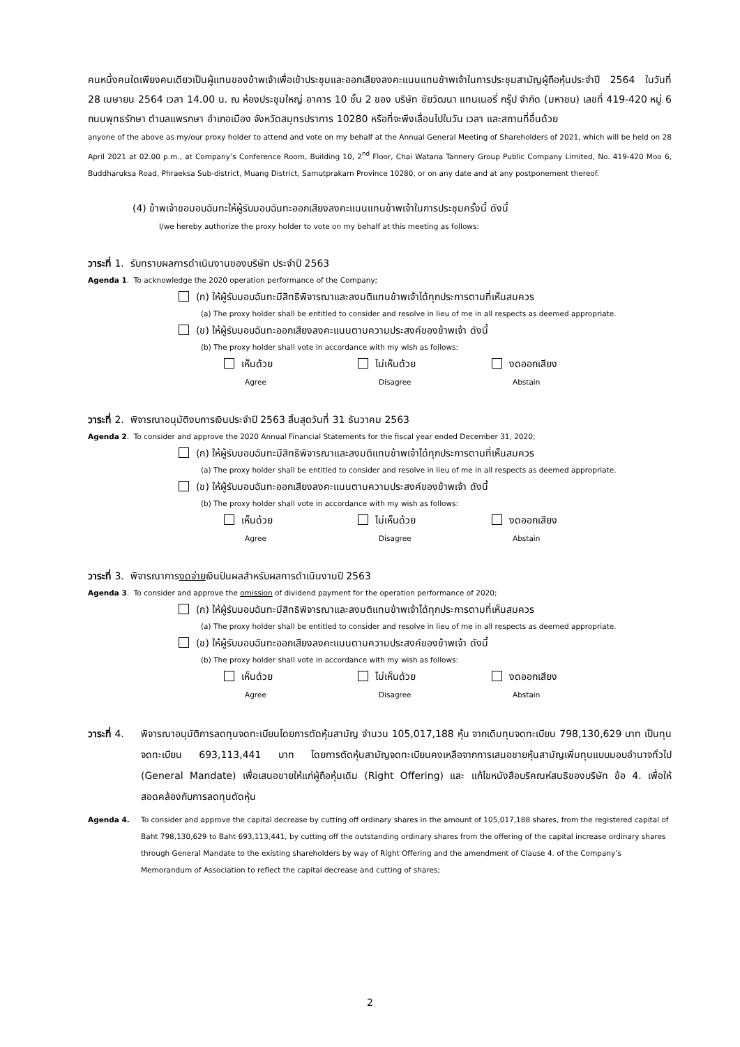คนหนึ่งคนใดเพียงคนเดียวเป็นผู้แทนของข้าพเจ้าเพื่อเข้าประชุมและออกเสียงลงคะแนนแทนข้าพเจ้าในการประชุมสามัญผู้ถือหุ้นประจำปี 2564 ในวันที่ 28 เมษายน 2564 เวลา 14.00 น. ณ ห้องประชุมใหญ่ อาคาร 10 ชั้น 2 ของ บริษัท ชัยวัฒนา แทนเนอรี่ กรุ๊ป จำกัด (มหาชน) เลขที่ 419-420 หมู่ 6 ถนนพุทธรักษา ตำบลแพรกษา อำเภอเมือง จังหวัดสมุทรปราการ 10280 หรือที่จะพึงเลื่อนไปในวัน เวลา และสถานที่อื่นด้วย
anyone of the above as my/our proxy holder to attend and vote on my behalf at the Annual General Meeting of Shareholders of 2021, which will be held on 28 April 2021 at 02.00 p.m., at Company’s Conference Room, Building 10, 2<sup>nd</sup> Floor, Chai Watana Tannery Group Public Company Limited, No. 419-420 Moo 6, Buddharuksa Road, Phraeksa Sub-district, Muang District, Samutprakarn Province 10280, or on any date and at any postponement thereof.
(4) ข้าพเจ้าขอมอบฉันทะให้ผู้รับมอบฉันทะออกเสียงลงคะแนนแทนข้าพเจ้าในการประชุมครั้งนี้ ดังนี้
I/we hereby authorize the proxy holder to vote on my behalf at this meeting as follows:
วาระที่ 1. รับทราบผลการดำเนินงานของบริษัท ประจำปี 2563
Agenda 1. To acknowledge the 2020 operation performance of the Company;
(ก) ให้ผู้รับมอบฉันทะมีสิทธิพิจารณาและลงมติแทนข้าพเจ้าได้ทุกประการตามที่เห็นสมควร
(a) The proxy holder shall be entitled to consider and resolve in lieu of me in all respects as deemed appropriate.
(ข) ให้ผู้รับมอบฉันทะออกเสียงลงคะแนนตามความประสงค์ของข้าพเจ้า ดังนี้
(b) The proxy holder shall vote in accordance with my wish as follows:
เห็นด้วย ไม่เห็นด้วย งดออกเสียง
Agree Disagree Abstain
วาระที่ 2. พิจารณาอนุมัติงบการเงินประจำปี 2563 สิ้นสุดวันที่ 31 ธันวาคม 2563
Agenda 2. To consider and approve the 2020 Annual Financial Statements for the fiscal year ended December 31, 2020;
(ก) ให้ผู้รับมอบฉันทะมีสิทธิพิจารณาและลงมติแทนข้าพเจ้าได้ทุกประการตามที่เห็นสมควร
(a) The proxy holder shall be entitled to consider and resolve in lieu of me in all respects as deemed appropriate.
(ข) ให้ผู้รับมอบฉันทะออกเสียงลงคะแนนตามความประสงค์ของข้าพเจ้า ดังนี้
(b) The proxy holder shall vote in accordance with my wish as follows:
เห็นด้วย ไม่เห็นด้วย งดออกเสียง
Agree Disagree Abstain
วาระที่ 3. พิจารณาการงดจ่ายเงินปันผลสำหรับผลการดำเนินงานปี 2563
Agenda 3. To consider and approve the omission of dividend payment for the operation performance of 2020;
(ก) ให้ผู้รับมอบฉันทะมีสิทธิพิจารณาและลงมติแทนข้าพเจ้าได้ทุกประการตามที่เห็นสมควร
(a) The proxy holder shall be entitled to consider and resolve in lieu of me in all respects as deemed appropriate.
(ข) ให้ผู้รับมอบฉันทะออกเสียงลงคะแนนตามความประสงค์ของข้าพเจ้า ดังนี้
(b) The proxy holder shall vote in accordance with my wish as follows:
เห็นด้วย ไม่เห็นด้วย งดออกเสียง
Agree Disagree Abstain
วาระที่ 4.
พิจารณาอนุมัติการลดทุนจดทะเบียนโดยการตัดหุ้นสามัญ จำนวน 105,017,188 หุ้น จากเดิมทุนจดทะเบียน 798,130,629 บาท เป็นทุนจดทะเบียน 693,113,441 บาท โดยการตัดหุ้นสามัญจดทะเบียนคงเหลือจากการเสนอขายหุ้นสามัญเพิ่มทุนแบบมอบอำนาจทั่วไป (General Mandate) เพื่อเสนอขายให้แก่ผู้ถือหุ้นเดิม (Right Offering) และ แก้ไขหนังสือบริคณห์สนธิของบริษัท ข้อ 4. เพื่อให้สอดคล้องกับการลดทุนตัดหุ้น
Agenda 4. To consider and approve the capital decrease by cutting off ordinary shares in the amount of 105,017,188 shares, from the registered capital of Baht 798,130,629 to Baht 693,113,441, by cutting off the outstanding ordinary shares from the offering of the capital increase ordinary shares through General Mandate to the existing shareholders by way of Right Offering and the amendment of Clause 4. of the Company’s Memorandum of Association to reflect the capital decrease and cutting of shares;
2